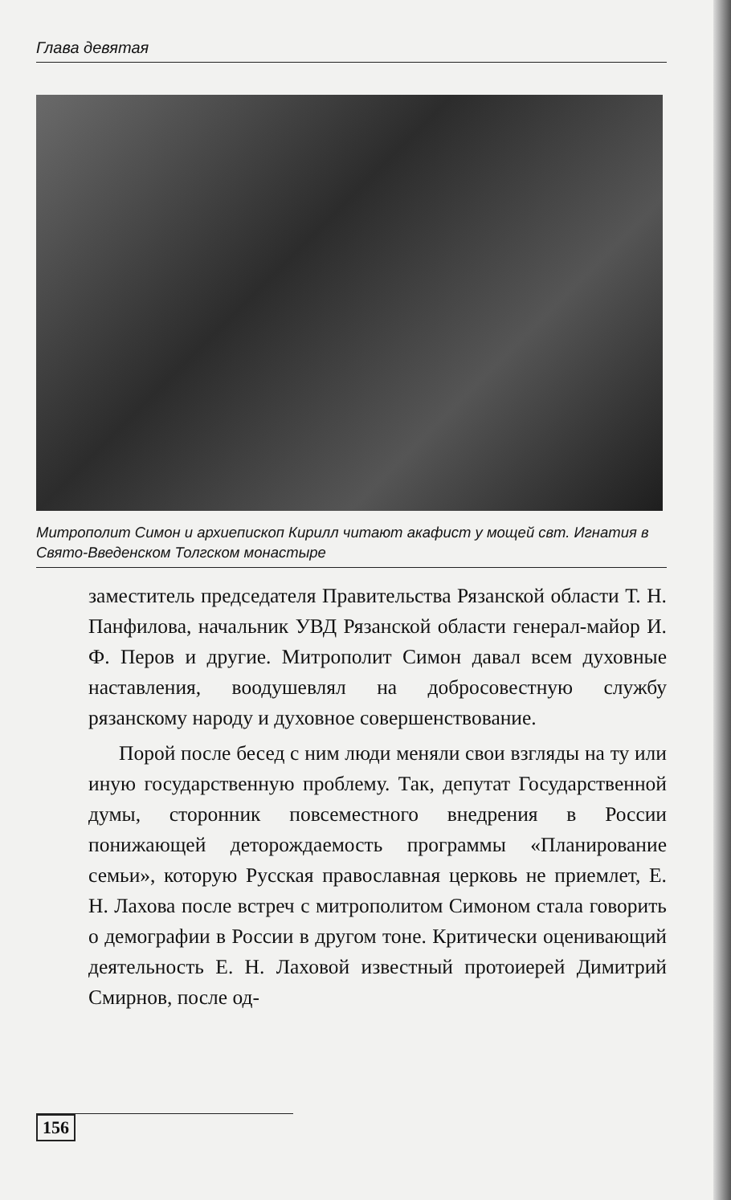Глава девятая
Митрополит Симон и архиепископ Кирилл читают акафист у мощей свт. Игнатия в Свято-Введенском Толгском монастыре
заместитель председателя Правительства Рязанской области Т. Н. Панфилова, начальник УВД Рязанской области генерал-майор И. Ф. Перов и другие. Митрополит Симон давал всем духовные наставления, воодушевлял на добросовестную службу рязанскому народу и духовное совершенствование.
Порой после бесед с ним люди меняли свои взгляды на ту или иную государственную проблему. Так, депутат Государственной думы, сторонник повсеместного внедрения в России понижающей деторождаемость программы «Планирование семьи», которую Русская православная церковь не приемлет, Е. Н. Лахова после встреч с митрополитом Симоном стала говорить о демографии в России в другом тоне. Критически оценивающий деятельность Е. Н. Лаховой известный протоиерей Димитрий Смирнов, после од-
156